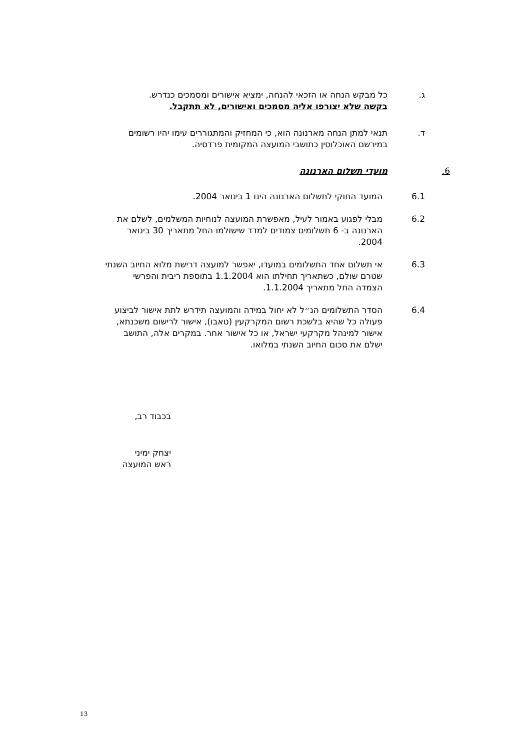ג. כל מבקש הנחה או הזכאי להנחה, ימציא אישורים ומסמכים כנדרש.
בקשה שלא יצורפו אליה מסמכים ואישורים, לא תתקבל.
ד. תנאי למתן הנחה מארנונה הוא, כי המחזיק והמתגוררים עימו יהיו רשומים במירשם האוכלוסין כתושבי המועצה המקומית פרדסיה.
6. מועדי תשלום הארנונה
6.1 המועד החוקי לתשלום הארנונה הינו 1 בינואר 2004.
6.2 מבלי לפגוע באמור לעיל, מאפשרת המועצה לנוחיות המשלמים, לשלם את הארנונה ב- 6 תשלומים צמודים למדד שישולמו החל מתאריך 30 בינואר 2004.
6.3 אי תשלום אחד התשלומים במועדו, יאפשר למועצה דרישת מלוא החיוב השנתי שטרם שולם, כשתאריך תחילתו הוא 1.1.2004 בתוספת ריבית והפרשי הצמדה החל מתאריך 1.1.2004.
6.4 הסדר התשלומים הנ״ל לא יחול במידה והמועצה תידרש לתת אישור לביצוע פעולה כל שהיא בלשכת רשום המקרקעין (טאבו), אישור לרישום משכנתא, אישור למינהל מקרקעי ישראל, או כל אישור אחר. במקרים אלה, התושב ישלם את סכום החיוב השנתי במלואו.
בכבוד רב,
יצחק ימיני
ראש המועצה
13